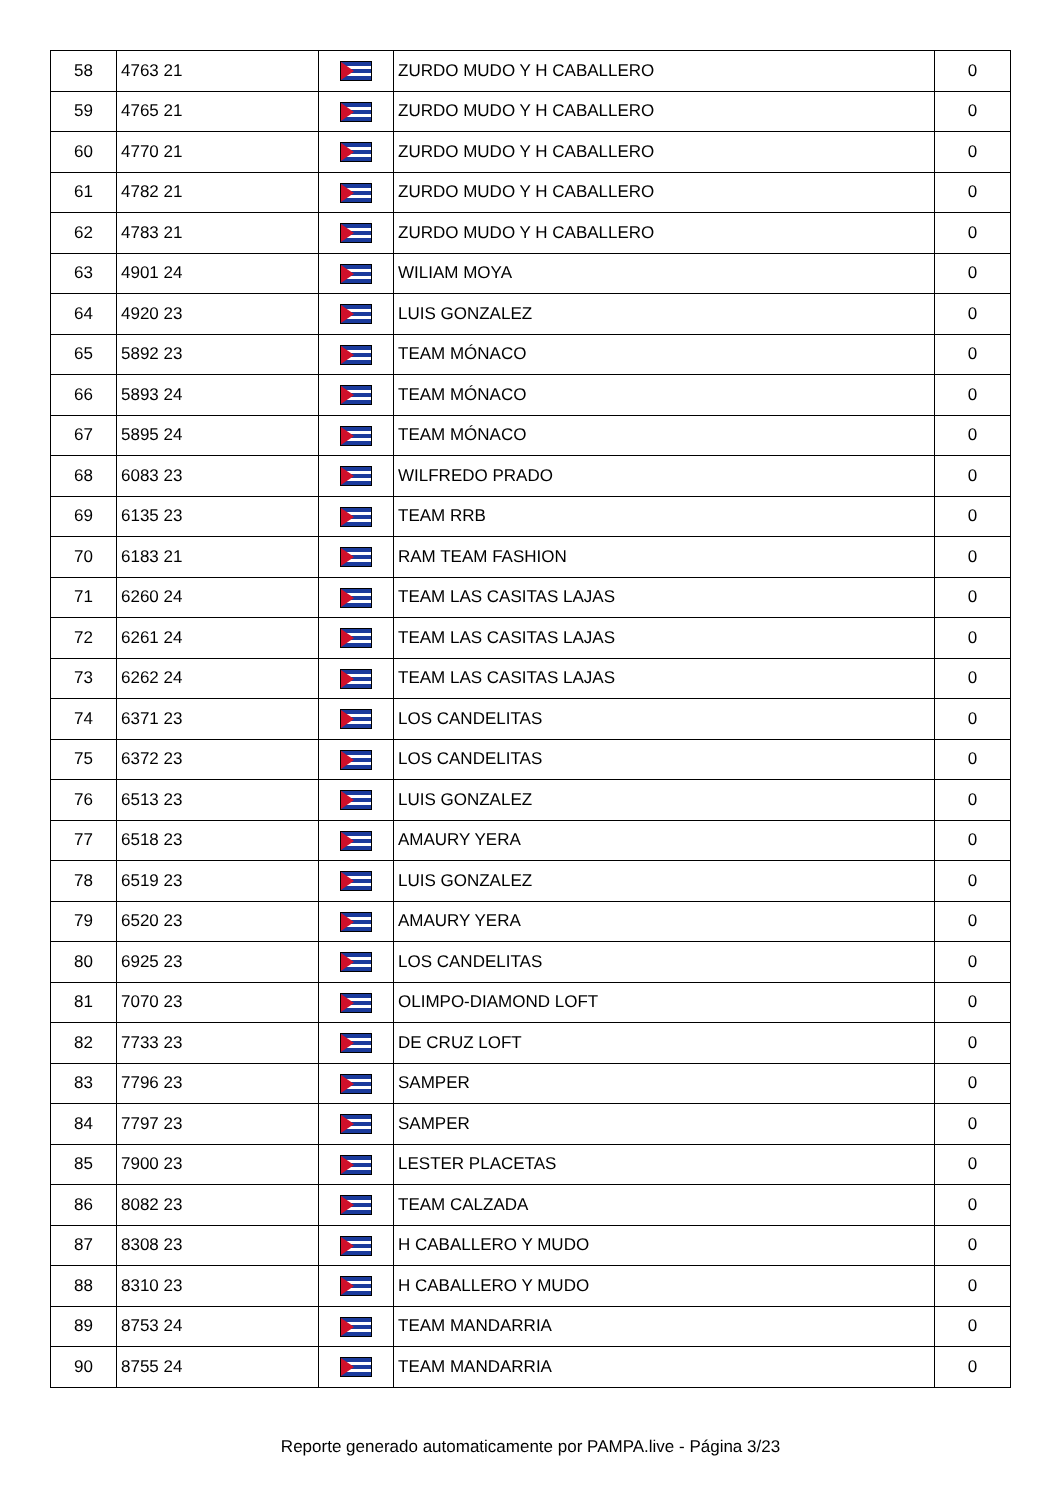| 58 | 4763 21 | | ZURDO MUDO Y H CABALLERO | 0 |
| 59 | 4765 21 | | ZURDO MUDO Y H CABALLERO | 0 |
| 60 | 4770 21 | | ZURDO MUDO Y H CABALLERO | 0 |
| 61 | 4782 21 | | ZURDO MUDO Y H CABALLERO | 0 |
| 62 | 4783 21 | | ZURDO MUDO Y H CABALLERO | 0 |
| 63 | 4901 24 | | WILIAM MOYA | 0 |
| 64 | 4920 23 | | LUIS GONZALEZ | 0 |
| 65 | 5892 23 | | TEAM MÓNACO | 0 |
| 66 | 5893 24 | | TEAM MÓNACO | 0 |
| 67 | 5895 24 | | TEAM MÓNACO | 0 |
| 68 | 6083 23 | | WILFREDO PRADO | 0 |
| 69 | 6135 23 | | TEAM RRB | 0 |
| 70 | 6183 21 | | RAM TEAM FASHION | 0 |
| 71 | 6260 24 | | TEAM LAS CASITAS LAJAS | 0 |
| 72 | 6261 24 | | TEAM LAS CASITAS LAJAS | 0 |
| 73 | 6262 24 | | TEAM LAS CASITAS LAJAS | 0 |
| 74 | 6371 23 | | LOS CANDELITAS | 0 |
| 75 | 6372 23 | | LOS CANDELITAS | 0 |
| 76 | 6513 23 | | LUIS GONZALEZ | 0 |
| 77 | 6518 23 | | AMAURY YERA | 0 |
| 78 | 6519 23 | | LUIS GONZALEZ | 0 |
| 79 | 6520 23 | | AMAURY YERA | 0 |
| 80 | 6925 23 | | LOS CANDELITAS | 0 |
| 81 | 7070 23 | | OLIMPO-DIAMOND LOFT | 0 |
| 82 | 7733 23 | | DE CRUZ LOFT | 0 |
| 83 | 7796 23 | | SAMPER | 0 |
| 84 | 7797 23 | | SAMPER | 0 |
| 85 | 7900 23 | | LESTER PLACETAS | 0 |
| 86 | 8082 23 | | TEAM CALZADA | 0 |
| 87 | 8308 23 | | H CABALLERO Y MUDO | 0 |
| 88 | 8310 23 | | H CABALLERO Y MUDO | 0 |
| 89 | 8753 24 | | TEAM MANDARRIA | 0 |
| 90 | 8755 24 | | TEAM MANDARRIA | 0 |
Reporte generado automaticamente por PAMPA.live - Página 3/23